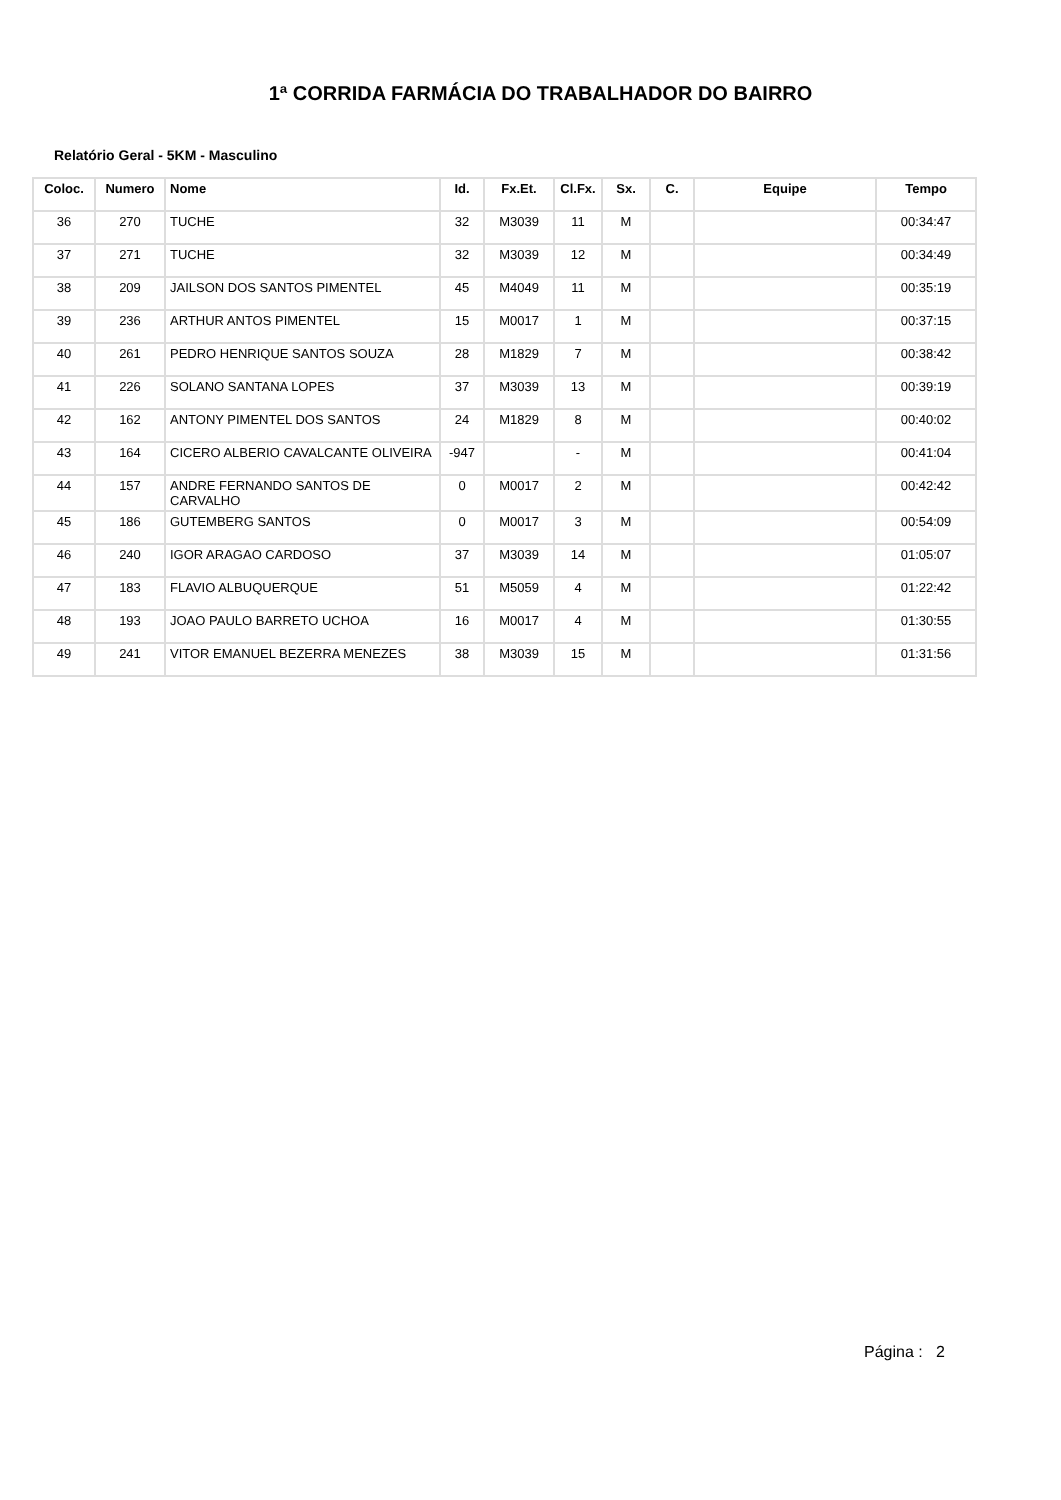1ª CORRIDA FARMÁCIA DO TRABALHADOR DO BAIRRO
Relatório Geral - 5KM - Masculino
| Coloc. | Numero | Nome | Id. | Fx.Et. | Cl.Fx. | Sx. | C. | Equipe | Tempo |
| --- | --- | --- | --- | --- | --- | --- | --- | --- | --- |
| 36 | 270 | TUCHE | 32 | M3039 | 11 | M | | | 00:34:47 |
| 37 | 271 | TUCHE | 32 | M3039 | 12 | M | | | 00:34:49 |
| 38 | 209 | JAILSON DOS SANTOS PIMENTEL | 45 | M4049 | 11 | M | | | 00:35:19 |
| 39 | 236 | ARTHUR ANTOS PIMENTEL | 15 | M0017 | 1 | M | | | 00:37:15 |
| 40 | 261 | PEDRO HENRIQUE SANTOS SOUZA | 28 | M1829 | 7 | M | | | 00:38:42 |
| 41 | 226 | SOLANO SANTANA LOPES | 37 | M3039 | 13 | M | | | 00:39:19 |
| 42 | 162 | ANTONY PIMENTEL DOS SANTOS | 24 | M1829 | 8 | M | | | 00:40:02 |
| 43 | 164 | CICERO ALBERIO CAVALCANTE OLIVEIRA | -947 | | - | M | | | 00:41:04 |
| 44 | 157 | ANDRE FERNANDO SANTOS DE CARVALHO | 0 | M0017 | 2 | M | | | 00:42:42 |
| 45 | 186 | GUTEMBERG SANTOS | 0 | M0017 | 3 | M | | | 00:54:09 |
| 46 | 240 | IGOR ARAGAO CARDOSO | 37 | M3039 | 14 | M | | | 01:05:07 |
| 47 | 183 | FLAVIO ALBUQUERQUE | 51 | M5059 | 4 | M | | | 01:22:42 |
| 48 | 193 | JOAO PAULO BARRETO UCHOA | 16 | M0017 | 4 | M | | | 01:30:55 |
| 49 | 241 | VITOR EMANUEL BEZERRA MENEZES | 38 | M3039 | 15 | M | | | 01:31:56 |
Página : 2